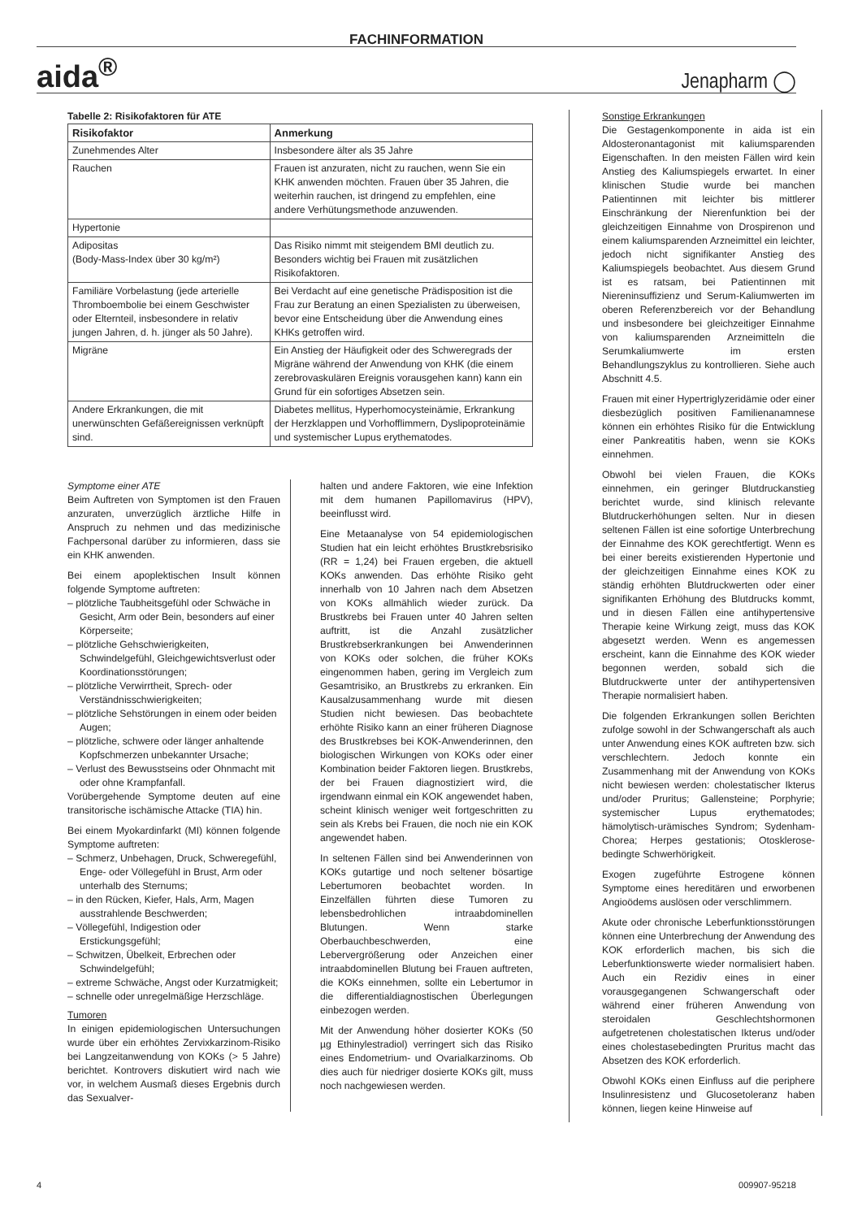FACHINFORMATION
aida<sup>®</sup> Jenapharm ◯
Tabelle 2: Risikofaktoren für ATE
| Risikofaktor | Anmerkung |
| --- | --- |
| Zunehmendes Alter | Insbesondere älter als 35 Jahre |
| Rauchen | Frauen ist anzuraten, nicht zu rauchen, wenn Sie ein KHK anwenden möchten. Frauen über 35 Jahren, die weiterhin rauchen, ist dringend zu empfehlen, eine andere Verhütungsmethode anzuwenden. |
| Hypertonie | |
| Adipositas (Body-Mass-Index über 30 kg/m²) | Das Risiko nimmt mit steigendem BMI deutlich zu. Besonders wichtig bei Frauen mit zusätzlichen Risikofaktoren. |
| Familiäre Vorbelastung (jede arterielle Thromboembolie bei einem Geschwister oder Elternteil, insbesondere in relativ jungen Jahren, d. h. jünger als 50 Jahre). | Bei Verdacht auf eine genetische Prädisposition ist die Frau zur Beratung an einen Spezialisten zu überweisen, bevor eine Entscheidung über die Anwendung eines KHKs getroffen wird. |
| Migräne | Ein Anstieg der Häufigkeit oder des Schweregrads der Migräne während der Anwendung von KHK (die einem zerebrovaskulären Ereignis vorausgehen kann) kann ein Grund für ein sofortiges Absetzen sein. |
| Andere Erkrankungen, die mit unerwünschten Gefäßereignissen verknüpft sind. | Diabetes mellitus, Hyperhomocysteinämie, Erkrankung der Herzklappen und Vorhofflimmern, Dyslipoproteinämie und systemischer Lupus erythematodes. |
Symptome einer ATE
Beim Auftreten von Symptomen ist den Frauen anzuraten, unverzüglich ärztliche Hilfe in Anspruch zu nehmen und das medizinische Fachpersonal darüber zu informieren, dass sie ein KHK anwenden.
Bei einem apoplektischen Insult können folgende Symptome auftreten:
– plötzliche Taubheitsgefühl oder Schwäche in Gesicht, Arm oder Bein, besonders auf einer Körperseite;
– plötzliche Gehschwierigkeiten, Schwindelgefühl, Gleichgewichtsverlust oder Koordinationsstörungen;
– plötzliche Verwirrtheit, Sprech- oder Verständnisschwierigkeiten;
– plötzliche Sehstörungen in einem oder beiden Augen;
– plötzliche, schwere oder länger anhaltende Kopfschmerzen unbekannter Ursache;
– Verlust des Bewusstseins oder Ohnmacht mit oder ohne Krampfanfall.
Vorübergehende Symptome deuten auf eine transitorische ischämische Attacke (TIA) hin.
Bei einem Myokardinfarkt (MI) können folgende Symptome auftreten:
– Schmerz, Unbehagen, Druck, Schweregefühl, Enge- oder Völlegefühl in Brust, Arm oder unterhalb des Sternums;
– in den Rücken, Kiefer, Hals, Arm, Magen ausstrahlende Beschwerden;
– Völlegefühl, Indigestion oder Erstickungsgefühl;
– Schwitzen, Übelkeit, Erbrechen oder Schwindelgefühl;
– extreme Schwäche, Angst oder Kurzatmigkeit;
– schnelle oder unregelmäßige Herzschläge.
Tumoren
In einigen epidemiologischen Untersuchungen wurde über ein erhöhtes Zervixkarzinom-Risiko bei Langzeitanwendung von KOKs (> 5 Jahre) berichtet. Kontrovers diskutiert wird nach wie vor, in welchem Ausmaß dieses Ergebnis durch das Sexualver-
halten und andere Faktoren, wie eine Infektion mit dem humanen Papillomavirus (HPV), beeinflusst wird.
Eine Metaanalyse von 54 epidemiologischen Studien hat ein leicht erhöhtes Brustkrebsrisiko (RR = 1,24) bei Frauen ergeben, die aktuell KOKs anwenden. Das erhöhte Risiko geht innerhalb von 10 Jahren nach dem Absetzen von KOKs allmählich wieder zurück. Da Brustkrebs bei Frauen unter 40 Jahren selten auftritt, ist die Anzahl zusätzlicher Brustkrebserkrankungen bei Anwenderinnen von KOKs oder solchen, die früher KOKs eingenommen haben, gering im Vergleich zum Gesamtrisiko, an Brustkrebs zu erkranken. Ein Kausalzusammenhang wurde mit diesen Studien nicht bewiesen. Das beobachtete erhöhte Risiko kann an einer früheren Diagnose des Brustkrebses bei KOK-Anwenderinnen, den biologischen Wirkungen von KOKs oder einer Kombination beider Faktoren liegen. Brustkrebs, der bei Frauen diagnostiziert wird, die irgendwann einmal ein KOK angewendet haben, scheint klinisch weniger weit fortgeschritten zu sein als Krebs bei Frauen, die noch nie ein KOK angewendet haben.
In seltenen Fällen sind bei Anwenderinnen von KOKs gutartige und noch seltener bösartige Lebertumoren beobachtet worden. In Einzelfällen führten diese Tumoren zu lebensbedrohlichen intraabdominellen Blutungen. Wenn starke Oberbauchbeschwerden, eine Lebervergrößerung oder Anzeichen einer intraabdominellen Blutung bei Frauen auftreten, die KOKs einnehmen, sollte ein Lebertumor in die differentialdiagnostischen Überlegungen einbezogen werden.
Mit der Anwendung höher dosierter KOKs (50 µg Ethinylestradiol) verringert sich das Risiko eines Endometrium- und Ovarialkarzinoms. Ob dies auch für niedriger dosierte KOKs gilt, muss noch nachgewiesen werden.
Sonstige Erkrankungen
Die Gestagenkomponente in aida ist ein Aldosteronantagonist mit kaliumsparenden Eigenschaften. In den meisten Fällen wird kein Anstieg des Kaliumspiegels erwartet. In einer klinischen Studie wurde bei manchen Patientinnen mit leichter bis mittlerer Einschränkung der Nierenfunktion bei der gleichzeitigen Einnahme von Drospirenon und einem kaliumsparenden Arzneimittel ein leichter, jedoch nicht signifikanter Anstieg des Kaliumspiegels beobachtet. Aus diesem Grund ist es ratsam, bei Patientinnen mit Niereninsuffizienz und Serum-Kaliumwerten im oberen Referenzbereich vor der Behandlung und insbesondere bei gleichzeitiger Einnahme von kaliumsparenden Arzneimitteln die Serumkaliumwerte im ersten Behandlungszyklus zu kontrollieren. Siehe auch Abschnitt 4.5.
Frauen mit einer Hypertriglyzeridämie oder einer diesbezüglich positiven Familienanamnese können ein erhöhtes Risiko für die Entwicklung einer Pankreatitis haben, wenn sie KOKs einnehmen.
Obwohl bei vielen Frauen, die KOKs einnehmen, ein geringer Blutdruckanstieg berichtet wurde, sind klinisch relevante Blutdruckerhöhungen selten. Nur in diesen seltenen Fällen ist eine sofortige Unterbrechung der Einnahme des KOK gerechtfertigt. Wenn es bei einer bereits existierenden Hypertonie und der gleichzeitigen Einnahme eines KOK zu ständig erhöhten Blutdruckwerten oder einer signifikanten Erhöhung des Blutdrucks kommt, und in diesen Fällen eine antihypertensive Therapie keine Wirkung zeigt, muss das KOK abgesetzt werden. Wenn es angemessen erscheint, kann die Einnahme des KOK wieder begonnen werden, sobald sich die Blutdruckwerte unter der antihypertensiven Therapie normalisiert haben.
Die folgenden Erkrankungen sollen Berichten zufolge sowohl in der Schwangerschaft als auch unter Anwendung eines KOK auftreten bzw. sich verschlechtern. Jedoch konnte ein Zusammenhang mit der Anwendung von KOKs nicht bewiesen werden: cholestatischer Ikterus und/oder Pruritus; Gallensteine; Porphyrie; systemischer Lupus erythematodes; hämolytisch-urämisches Syndrom; Sydenham-Chorea; Herpes gestationis; Otosklerose-bedingte Schwerhörigkeit.
Exogen zugeführte Estrogene können Symptome eines hereditären und erworbenen Angioödems auslösen oder verschlimmern.
Akute oder chronische Leberfunktionsstörungen können eine Unterbrechung der Anwendung des KOK erforderlich machen, bis sich die Leberfunktionswerte wieder normalisiert haben. Auch ein Rezidiv eines in einer vorausgegangenen Schwangerschaft oder während einer früheren Anwendung von steroidalen Geschlechtshormonen aufgetretenen cholestatischen Ikterus und/oder eines cholestasebedingten Pruritus macht das Absetzen des KOK erforderlich.
Obwohl KOKs einen Einfluss auf die periphere Insulinresistenz und Glucosetoleranz haben können, liegen keine Hinweise auf
4 009907-95218